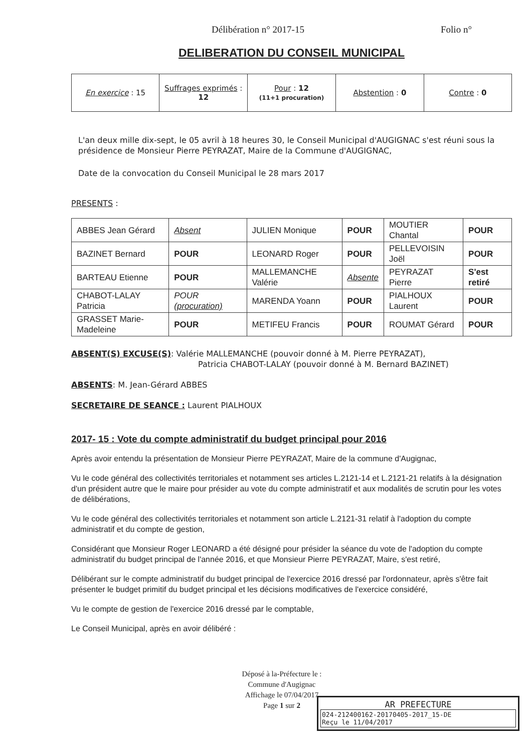Délibération n° 2017-15 Folio n°
DELIBERATION DU CONSEIL MUNICIPAL
| En exercice : 15 | Suffrages exprimés : 12 | Pour : 12 (11+1 procuration) | Abstention : 0 | Contre : 0 |
L'an deux mille dix-sept, le 05 avril à 18 heures 30, le Conseil Municipal d'AUGIGNAC s'est réuni sous la présidence de Monsieur Pierre PEYRAZAT, Maire de la Commune d'AUGIGNAC,
Date de la convocation du Conseil Municipal le 28 mars 2017
PRESENTS :
| ABBES Jean Gérard | Absent | JULIEN Monique | POUR | MOUTIER Chantal | POUR |
| BAZINET Bernard | POUR | LEONARD Roger | POUR | PELLEVOISIN Joël | POUR |
| BARTEAU Etienne | POUR | MALLEMANCHE Valérie | Absente | PEYRAZAT Pierre | S'est retiré |
| CHABOT-LALAY Patricia | POUR (procuration) | MARENDA Yoann | POUR | PIALHOUX Laurent | POUR |
| GRASSET Marie-Madeleine | POUR | METIFEU Francis | POUR | ROUMAT Gérard | POUR |
ABSENT(S) EXCUSE(S): Valérie MALLEMANCHE (pouvoir donné à M. Pierre PEYRAZAT),
Patricia CHABOT-LALAY (pouvoir donné à M. Bernard BAZINET)
ABSENTS: M. Jean-Gérard ABBES
SECRETAIRE DE SEANCE : Laurent PIALHOUX
2017- 15 : Vote du compte administratif du budget principal pour 2016
Après avoir entendu la présentation de Monsieur Pierre PEYRAZAT, Maire de la commune d'Augignac,
Vu le code général des collectivités territoriales et notamment ses articles L.2121-14 et L.2121-21 relatifs à la désignation d'un président autre que le maire pour présider au vote du compte administratif et aux modalités de scrutin pour les votes de délibérations,
Vu le code général des collectivités territoriales et notamment son article L.2121-31 relatif à l'adoption du compte administratif et du compte de gestion,
Considérant que Monsieur Roger LEONARD a été désigné pour présider la séance du vote de l'adoption du compte administratif du budget principal de l'année 2016, et que Monsieur Pierre PEYRAZAT, Maire, s'est retiré,
Délibérant sur le compte administratif du budget principal de l'exercice 2016 dressé par l'ordonnateur, après s'être fait présenter le budget primitif du budget principal et les décisions modificatives de l'exercice considéré,
Vu le compte de gestion de l'exercice 2016 dressé par le comptable,
Le Conseil Municipal, après en avoir délibéré :
Déposé à la-Préfecture le :
Commune d'Augignac
Affichage le 07/04/2017
Page 1 sur 2
AR PREFECTURE
024-212400162-20170405-2017_15-DE
Reçu le 11/04/2017